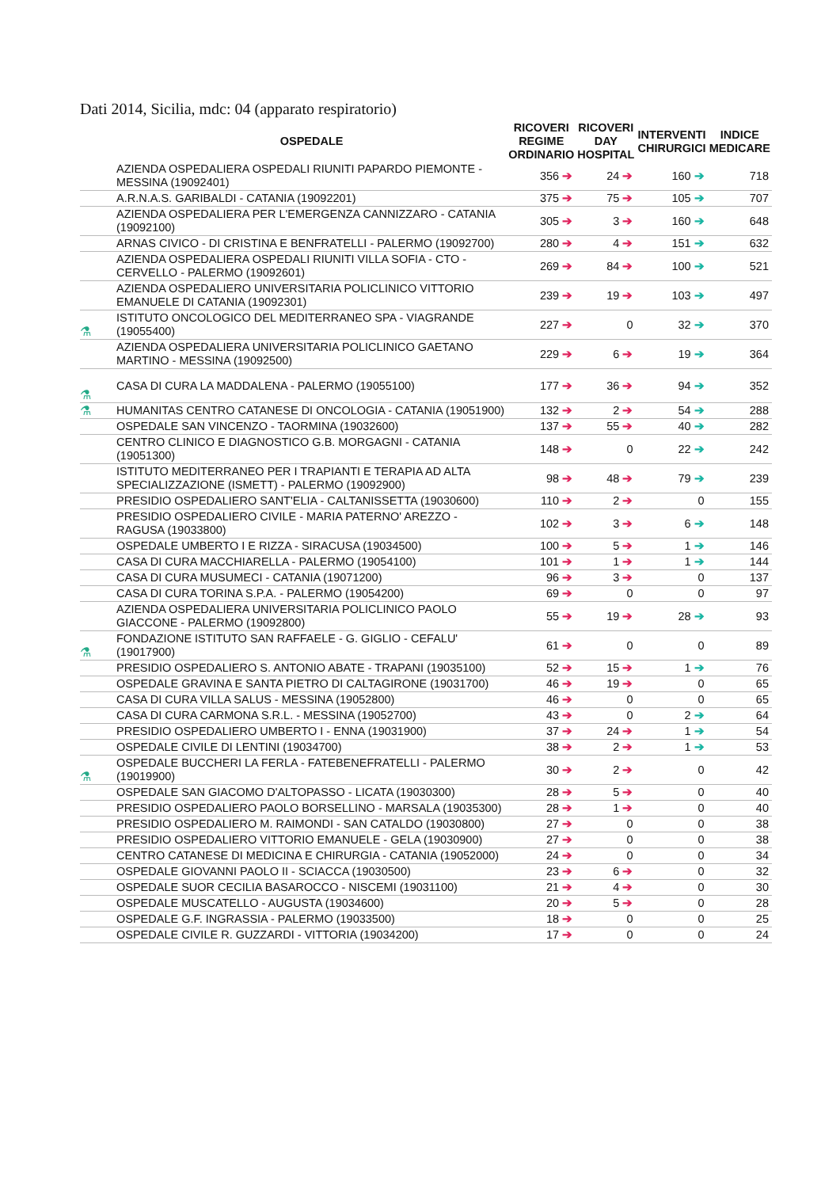Dati 2014, Sicilia, mdc: 04 (apparato respiratorio)
| | OSPEDALE | RICOVERI REGIME ORDINARIO | RICOVERI DAY HOSPITAL | INTERVENTI CHIRURGICI | INDICE MEDICARE |
| --- | --- | --- | --- | --- | --- |
| | AZIENDA OSPEDALIERA OSPEDALI RIUNITI PAPARDO PIEMONTE - MESSINA (19092401) | 356 ➔ | 24 ➔ | 160 ➔ | 718 |
| | A.R.N.A.S. GARIBALDI - CATANIA (19092201) | 375 ➔ | 75 ➔ | 105 ➔ | 707 |
| | AZIENDA OSPEDALIERA PER L'EMERGENZA CANNIZZARO - CATANIA (19092100) | 305 ➔ | 3 ➔ | 160 ➔ | 648 |
| | ARNAS CIVICO - DI CRISTINA E BENFRATELLI - PALERMO (19092700) | 280 ➔ | 4 ➔ | 151 ➔ | 632 |
| | AZIENDA OSPEDALIERA OSPEDALI RIUNITI VILLA SOFIA - CTO - CERVELLO - PALERMO (19092601) | 269 ➔ | 84 ➔ | 100 ➔ | 521 |
| | AZIENDA OSPEDALIERO UNIVERSITARIA POLICLINICO VITTORIO EMANUELE DI CATANIA (19092301) | 239 ➔ | 19 ➔ | 103 ➔ | 497 |
| ⚗ | ISTITUTO ONCOLOGICO DEL MEDITERRANEO SPA - VIAGRANDE (19055400) | 227 ➔ | 0 | 32 ➔ | 370 |
| | AZIENDA OSPEDALIERA UNIVERSITARIA POLICLINICO GAETANO MARTINO - MESSINA (19092500) | 229 ➔ | 6 ➔ | 19 ➔ | 364 |
| ⚗ | CASA DI CURA LA MADDALENA - PALERMO (19055100) | 177 ➔ | 36 ➔ | 94 ➔ | 352 |
| ⚗ | HUMANITAS CENTRO CATANESE DI ONCOLOGIA - CATANIA (19051900) | 132 ➔ | 2 ➔ | 54 ➔ | 288 |
| | OSPEDALE SAN VINCENZO - TAORMINA (19032600) | 137 ➔ | 55 ➔ | 40 ➔ | 282 |
| | CENTRO CLINICO E DIAGNOSTICO G.B. MORGAGNI - CATANIA (19051300) | 148 ➔ | 0 | 22 ➔ | 242 |
| | ISTITUTO MEDITERRANEO PER I TRAPIANTI E TERAPIA AD ALTA SPECIALIZZAZIONE (ISMETT) - PALERMO (19092900) | 98 ➔ | 48 ➔ | 79 ➔ | 239 |
| | PRESIDIO OSPEDALIERO SANT'ELIA - CALTANISSETTA (19030600) | 110 ➔ | 2 ➔ | 0 | 155 |
| | PRESIDIO OSPEDALIERO CIVILE - MARIA PATERNO' AREZZO - RAGUSA (19033800) | 102 ➔ | 3 ➔ | 6 ➔ | 148 |
| | OSPEDALE UMBERTO I E RIZZA - SIRACUSA (19034500) | 100 ➔ | 5 ➔ | 1 ➔ | 146 |
| | CASA DI CURA MACCHIARELLA - PALERMO (19054100) | 101 ➔ | 1 ➔ | 1 ➔ | 144 |
| | CASA DI CURA MUSUMECI - CATANIA (19071200) | 96 ➔ | 3 ➔ | 0 | 137 |
| | CASA DI CURA TORINA S.P.A. - PALERMO (19054200) | 69 ➔ | 0 | 0 | 97 |
| | AZIENDA OSPEDALIERA UNIVERSITARIA POLICLINICO PAOLO GIACCONE - PALERMO (19092800) | 55 ➔ | 19 ➔ | 28 ➔ | 93 |
| ⚗ | FONDAZIONE ISTITUTO SAN RAFFAELE - G. GIGLIO - CEFALU' (19017900) | 61 ➔ | 0 | 0 | 89 |
| | PRESIDIO OSPEDALIERO S. ANTONIO ABATE - TRAPANI (19035100) | 52 ➔ | 15 ➔ | 1 ➔ | 76 |
| | OSPEDALE GRAVINA E SANTA PIETRO DI CALTAGIRONE (19031700) | 46 ➔ | 19 ➔ | 0 | 65 |
| | CASA DI CURA VILLA SALUS - MESSINA (19052800) | 46 ➔ | 0 | 0 | 65 |
| | CASA DI CURA CARMONA S.R.L. - MESSINA (19052700) | 43 ➔ | 0 | 2 ➔ | 64 |
| | PRESIDIO OSPEDALIERO UMBERTO I - ENNA (19031900) | 37 ➔ | 24 ➔ | 1 ➔ | 54 |
| | OSPEDALE CIVILE DI LENTINI (19034700) | 38 ➔ | 2 ➔ | 1 ➔ | 53 |
| ⚗ | OSPEDALE BUCCHERI LA FERLA - FATEBENEFRATELLI - PALERMO (19019900) | 30 ➔ | 2 ➔ | 0 | 42 |
| | OSPEDALE SAN GIACOMO D'ALTOPASSO - LICATA (19030300) | 28 ➔ | 5 ➔ | 0 | 40 |
| | PRESIDIO OSPEDALIERO PAOLO BORSELLINO - MARSALA (19035300) | 28 ➔ | 1 ➔ | 0 | 40 |
| | PRESIDIO OSPEDALIERO M. RAIMONDI - SAN CATALDO (19030800) | 27 ➔ | 0 | 0 | 38 |
| | PRESIDIO OSPEDALIERO VITTORIO EMANUELE - GELA (19030900) | 27 ➔ | 0 | 0 | 38 |
| | CENTRO CATANESE DI MEDICINA E CHIRURGIA - CATANIA (19052000) | 24 ➔ | 0 | 0 | 34 |
| | OSPEDALE GIOVANNI PAOLO II - SCIACCA (19030500) | 23 ➔ | 6 ➔ | 0 | 32 |
| | OSPEDALE SUOR CECILIA BASAROCCO - NISCEMI (19031100) | 21 ➔ | 4 ➔ | 0 | 30 |
| | OSPEDALE MUSCATELLO - AUGUSTA (19034600) | 20 ➔ | 5 ➔ | 0 | 28 |
| | OSPEDALE G.F. INGRASSIA - PALERMO (19033500) | 18 ➔ | 0 | 0 | 25 |
| | OSPEDALE CIVILE R. GUZZARDI - VITTORIA (19034200) | 17 ➔ | 0 | 0 | 24 |